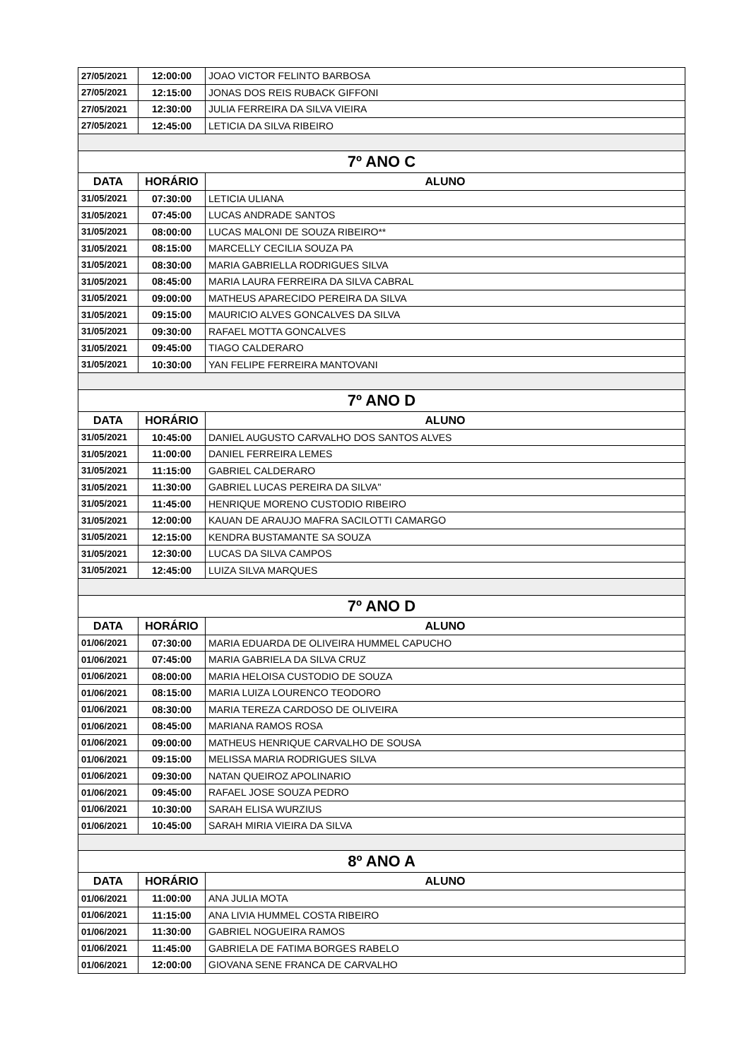| 27/05/2021 | 12:00:00 | JOAO VICTOR FELINTO BARBOSA |
| 27/05/2021 | 12:15:00 | JONAS DOS REIS RUBACK GIFFONI |
| 27/05/2021 | 12:30:00 | JULIA FERREIRA DA SILVA VIEIRA |
| 27/05/2021 | 12:45:00 | LETICIA DA SILVA RIBEIRO |
| 7º ANO C | | |
| DATA | HORÁRIO | ALUNO |
| 31/05/2021 | 07:30:00 | LETICIA ULIANA |
| 31/05/2021 | 07:45:00 | LUCAS ANDRADE SANTOS |
| 31/05/2021 | 08:00:00 | LUCAS MALONI DE SOUZA RIBEIRO** |
| 31/05/2021 | 08:15:00 | MARCELLY CECILIA SOUZA PA |
| 31/05/2021 | 08:30:00 | MARIA GABRIELLA RODRIGUES SILVA |
| 31/05/2021 | 08:45:00 | MARIA LAURA FERREIRA DA SILVA CABRAL |
| 31/05/2021 | 09:00:00 | MATHEUS APARECIDO PEREIRA DA SILVA |
| 31/05/2021 | 09:15:00 | MAURICIO ALVES GONCALVES DA SILVA |
| 31/05/2021 | 09:30:00 | RAFAEL MOTTA GONCALVES |
| 31/05/2021 | 09:45:00 | TIAGO CALDERARO |
| 31/05/2021 | 10:30:00 | YAN FELIPE FERREIRA MANTOVANI |
| 7º ANO D | | |
| DATA | HORÁRIO | ALUNO |
| 31/05/2021 | 10:45:00 | DANIEL AUGUSTO CARVALHO DOS SANTOS ALVES |
| 31/05/2021 | 11:00:00 | DANIEL FERREIRA LEMES |
| 31/05/2021 | 11:15:00 | GABRIEL CALDERARO |
| 31/05/2021 | 11:30:00 | GABRIEL LUCAS PEREIRA DA SILVA" |
| 31/05/2021 | 11:45:00 | HENRIQUE MORENO CUSTODIO RIBEIRO |
| 31/05/2021 | 12:00:00 | KAUAN DE ARAUJO MAFRA SACILOTTI CAMARGO |
| 31/05/2021 | 12:15:00 | KENDRA BUSTAMANTE SA SOUZA |
| 31/05/2021 | 12:30:00 | LUCAS DA SILVA CAMPOS |
| 31/05/2021 | 12:45:00 | LUIZA SILVA MARQUES |
| 7º ANO D | | |
| DATA | HORÁRIO | ALUNO |
| 01/06/2021 | 07:30:00 | MARIA EDUARDA DE OLIVEIRA HUMMEL CAPUCHO |
| 01/06/2021 | 07:45:00 | MARIA GABRIELA DA SILVA CRUZ |
| 01/06/2021 | 08:00:00 | MARIA HELOISA CUSTODIO DE SOUZA |
| 01/06/2021 | 08:15:00 | MARIA LUIZA LOURENCO TEODORO |
| 01/06/2021 | 08:30:00 | MARIA TEREZA CARDOSO DE OLIVEIRA |
| 01/06/2021 | 08:45:00 | MARIANA RAMOS ROSA |
| 01/06/2021 | 09:00:00 | MATHEUS HENRIQUE CARVALHO DE SOUSA |
| 01/06/2021 | 09:15:00 | MELISSA MARIA RODRIGUES SILVA |
| 01/06/2021 | 09:30:00 | NATAN QUEIROZ APOLINARIO |
| 01/06/2021 | 09:45:00 | RAFAEL JOSE SOUZA PEDRO |
| 01/06/2021 | 10:30:00 | SARAH ELISA WURZIUS |
| 01/06/2021 | 10:45:00 | SARAH MIRIA VIEIRA DA SILVA |
| 8º ANO A | | |
| DATA | HORÁRIO | ALUNO |
| 01/06/2021 | 11:00:00 | ANA JULIA MOTA |
| 01/06/2021 | 11:15:00 | ANA LIVIA HUMMEL COSTA RIBEIRO |
| 01/06/2021 | 11:30:00 | GABRIEL NOGUEIRA RAMOS |
| 01/06/2021 | 11:45:00 | GABRIELA DE FATIMA BORGES RABELO |
| 01/06/2021 | 12:00:00 | GIOVANA SENE FRANCA DE CARVALHO |